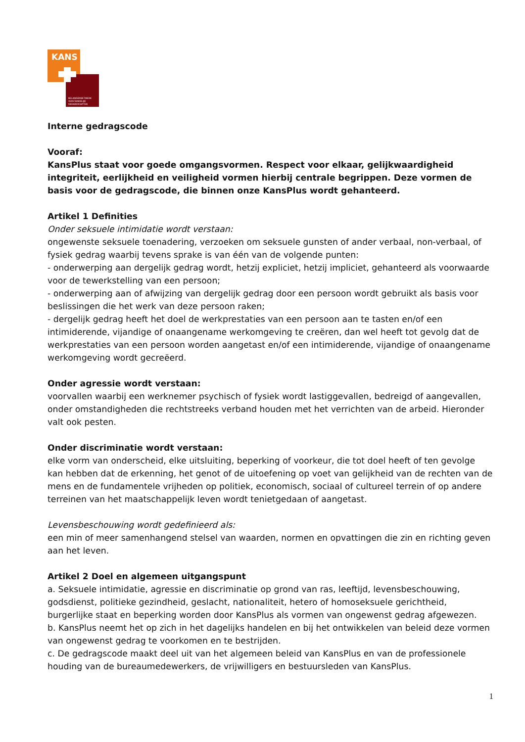KANS
BELANGENNETWERK
VERSTANDELIJK
GEHANDICAPTEN
Interne gedragscode
Vooraf:
KansPlus staat voor goede omgangsvormen. Respect voor elkaar, gelijkwaardigheid integriteit, eerlijkheid en veiligheid vormen hierbij centrale begrippen. Deze vormen de basis voor de gedragscode, die binnen onze KansPlus wordt gehanteerd.
Artikel 1 Definities
Onder seksuele intimidatie wordt verstaan:
ongewenste seksuele toenadering, verzoeken om seksuele gunsten of ander verbaal, non-verbaal, of fysiek gedrag waarbij tevens sprake is van één van de volgende punten:
- onderwerping aan dergelijk gedrag wordt, hetzij expliciet, hetzij impliciet, gehanteerd als voorwaarde voor de tewerkstelling van een persoon;
- onderwerping aan of afwijzing van dergelijk gedrag door een persoon wordt gebruikt als basis voor beslissingen die het werk van deze persoon raken;
- dergelijk gedrag heeft het doel de werkprestaties van een persoon aan te tasten en/of een intimiderende, vijandige of onaangename werkomgeving te creëren, dan wel heeft tot gevolg dat de werkprestaties van een persoon worden aangetast en/of een intimiderende, vijandige of onaangename werkomgeving wordt gecreëerd.
Onder agressie wordt verstaan:
voorvallen waarbij een werknemer psychisch of fysiek wordt lastiggevallen, bedreigd of aangevallen, onder omstandigheden die rechtstreeks verband houden met het verrichten van de arbeid. Hieronder valt ook pesten.
Onder discriminatie wordt verstaan:
elke vorm van onderscheid, elke uitsluiting, beperking of voorkeur, die tot doel heeft of ten gevolge kan hebben dat de erkenning, het genot of de uitoefening op voet van gelijkheid van de rechten van de mens en de fundamentele vrijheden op politiek, economisch, sociaal of cultureel terrein of op andere terreinen van het maatschappelijk leven wordt tenietgedaan of aangetast.
Levensbeschouwing wordt gedefinieerd als:
een min of meer samenhangend stelsel van waarden, normen en opvattingen die zin en richting geven aan het leven.
Artikel 2 Doel en algemeen uitgangspunt
a. Seksuele intimidatie, agressie en discriminatie op grond van ras, leeftijd, levensbeschouwing, godsdienst, politieke gezindheid, geslacht, nationaliteit, hetero of homoseksuele gerichtheid, burgerlijke staat en beperking worden door KansPlus als vormen van ongewenst gedrag afgewezen.
b. KansPlus neemt het op zich in het dagelijks handelen en bij het ontwikkelen van beleid deze vormen van ongewenst gedrag te voorkomen en te bestrijden.
c. De gedragscode maakt deel uit van het algemeen beleid van KansPlus en van de professionele houding van de bureaumedewerkers, de vrijwilligers en bestuursleden van KansPlus.
1